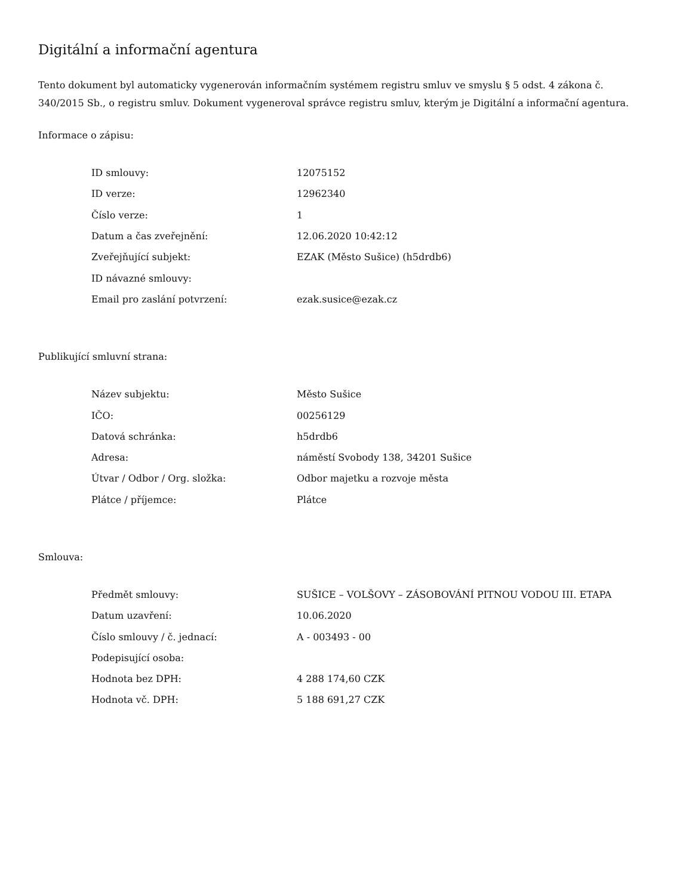Digitální a informační agentura
Tento dokument byl automaticky vygenerován informačním systémem registru smluv ve smyslu § 5 odst. 4 zákona č. 340/2015 Sb., o registru smluv. Dokument vygeneroval správce registru smluv, kterým je Digitální a informační agentura.
Informace o zápisu:
| ID smlouvy: | 12075152 |
| ID verze: | 12962340 |
| Číslo verze: | 1 |
| Datum a čas zveřejnění: | 12.06.2020 10:42:12 |
| Zveřejňující subjekt: | EZAK (Město Sušice) (h5drdb6) |
| ID návazné smlouvy: | |
| Email pro zaslání potvrzení: | ezak.susice@ezak.cz |
Publikující smluvní strana:
| Název subjektu: | Město Sušice |
| IČO: | 00256129 |
| Datová schránka: | h5drdb6 |
| Adresa: | náměstí Svobody 138, 34201 Sušice |
| Útvar / Odbor / Org. složka: | Odbor majetku a rozvoje města |
| Plátce / příjemce: | Plátce |
Smlouva:
| Předmět smlouvy: | SUŠICE – VOLŠOVY – ZÁSOBOVÁNÍ PITNOU VODOU III. ETAPA |
| Datum uzavření: | 10.06.2020 |
| Číslo smlouvy / č. jednací: | A - 003493 - 00 |
| Podepisující osoba: | |
| Hodnota bez DPH: | 4 288 174,60 CZK |
| Hodnota vč. DPH: | 5 188 691,27 CZK |